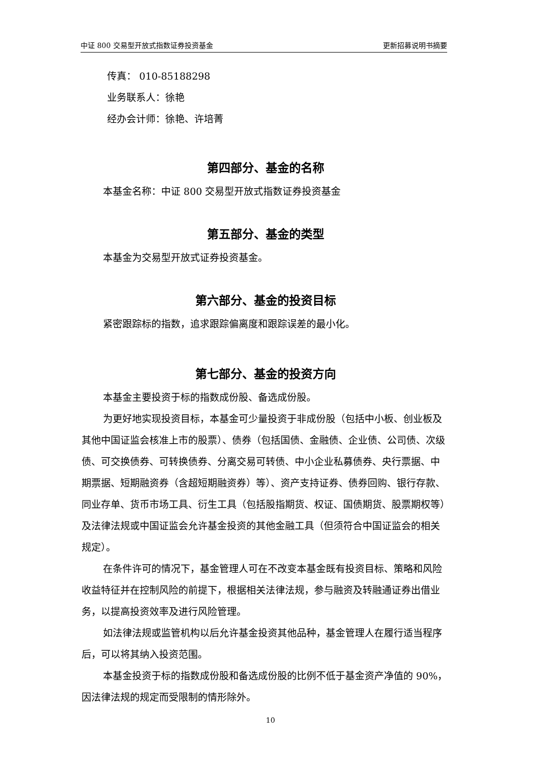中证 800 交易型开放式指数证券投资基金 更新招募说明书摘要
传真： 010-85188298
业务联系人：徐艳
经办会计师：徐艳、许培菁
第四部分、基金的名称
本基金名称：中证 800 交易型开放式指数证券投资基金
第五部分、基金的类型
本基金为交易型开放式证券投资基金。
第六部分、基金的投资目标
紧密跟踪标的指数，追求跟踪偏离度和跟踪误差的最小化。
第七部分、基金的投资方向
本基金主要投资于标的指数成份股、备选成份股。
为更好地实现投资目标，本基金可少量投资于非成份股（包括中小板、创业板及其他中国证监会核准上市的股票）、债券（包括国债、金融债、企业债、公司债、次级债、可交换债券、可转换债券、分离交易可转债、中小企业私募债券、央行票据、中期票据、短期融资券（含超短期融资券）等）、资产支持证券、债券回购、银行存款、同业存单、货币市场工具、衍生工具（包括股指期货、权证、国债期货、股票期权等）及法律法规或中国证监会允许基金投资的其他金融工具（但须符合中国证监会的相关规定）。
在条件许可的情况下，基金管理人可在不改变本基金既有投资目标、策略和风险收益特征并在控制风险的前提下，根据相关法律法规，参与融资及转融通证券出借业务，以提高投资效率及进行风险管理。
如法律法规或监管机构以后允许基金投资其他品种，基金管理人在履行适当程序后，可以将其纳入投资范围。
本基金投资于标的指数成份股和备选成份股的比例不低于基金资产净值的 90%，因法律法规的规定而受限制的情形除外。
10